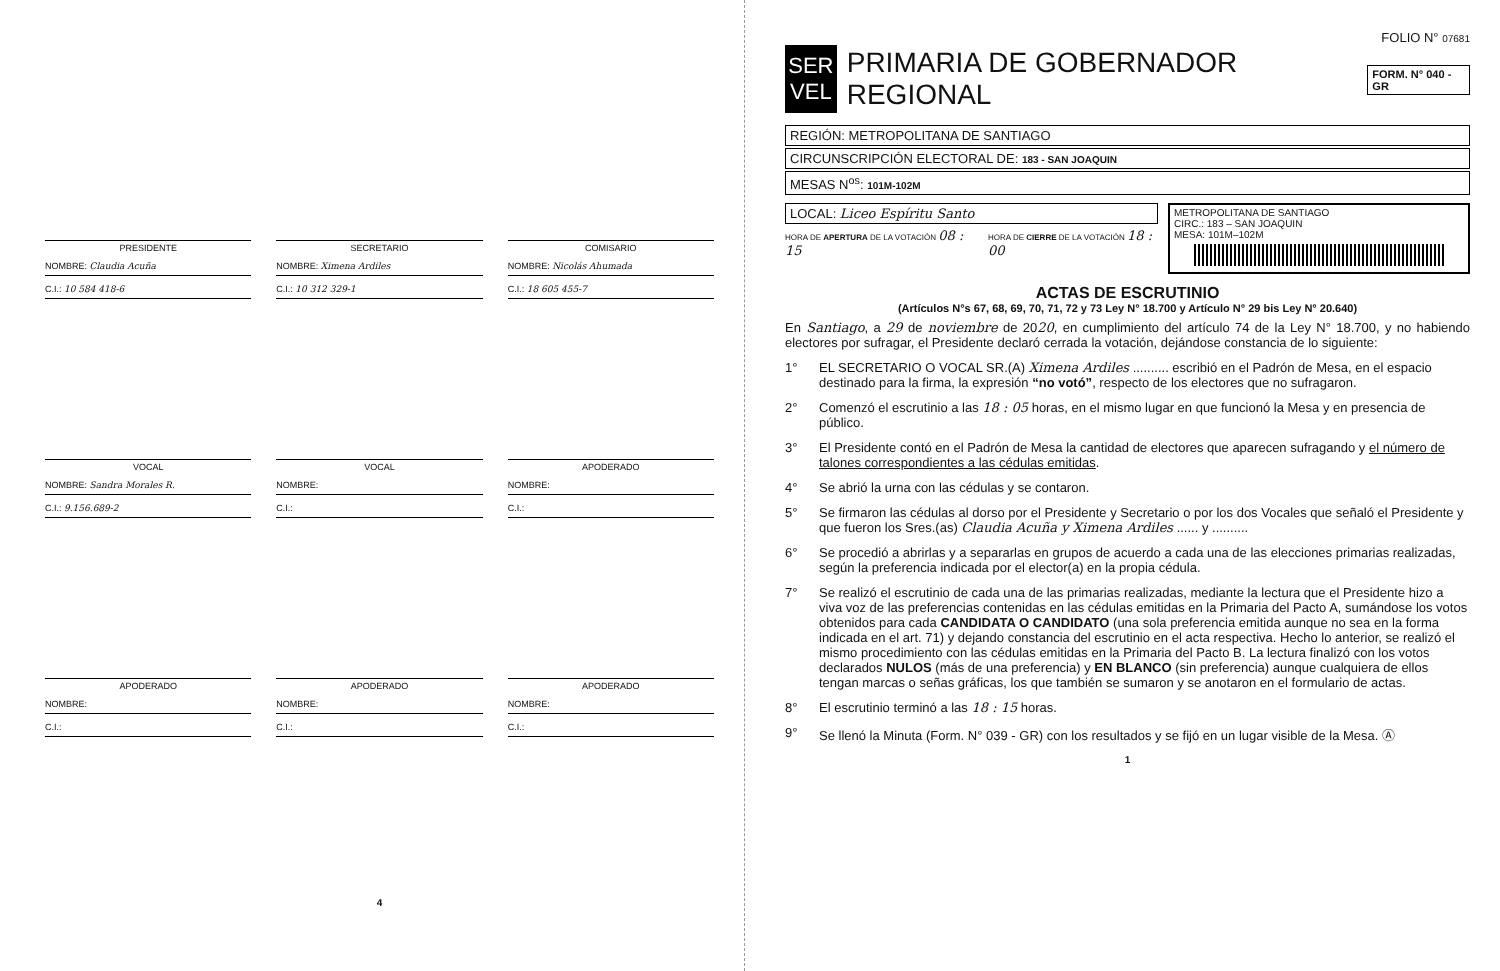PRESIDENTE
NOMBRE: Claudia Acuña
C.I.: 10 584 418-6
SECRETARIO
NOMBRE: Ximena Ardiles
C.I.: 10 312 329-1
COMISARIO
NOMBRE: Nicolás Ahumada
C.I.: 18 605 455-7
VOCAL
NOMBRE: Sandra Morales R.
C.I.: 9.156.689-2
VOCAL
NOMBRE:
C.I.:
APODERADO
NOMBRE:
C.I.:
APODERADO
NOMBRE:
C.I.:
APODERADO
NOMBRE:
C.I.:
APODERADO
NOMBRE:
C.I.:
4
FOLIO N° 07681
SER
VEL
PRIMARIA DE GOBERNADOR REGIONAL
FORM. N° 040 - GR
REGIÓN: METROPOLITANA DE SANTIAGO
CIRCUNSCRIPCIÓN ELECTORAL DE: 183 - SAN JOAQUIN
MESAS N<sup>os</sup>: 101M-102M
LOCAL: Liceo Espíritu Santo
HORA DE APERTURA DE LA VOTACIÓN 08 : 15 HORA DE CIERRE DE LA VOTACIÓN 18 : 00
METROPOLITANA DE SANTIAGO
CIRC.: 183 – SAN JOAQUIN
MESA: 101M–102M
ACTAS DE ESCRUTINIO
(Artículos N°s 67, 68, 69, 70, 71, 72 y 73 Ley N° 18.700 y Artículo N° 29 bis Ley N° 20.640)
En Santiago, a 29 de noviembre de 2020, en cumplimiento del artículo 74 de la Ley N° 18.700, y no habiendo electores por sufragar, el Presidente declaró cerrada la votación, dejándose constancia de lo siguiente:
1° EL SECRETARIO O VOCAL SR.(A) Ximena Ardiles .......... escribió en el Padrón de Mesa, en el espacio destinado para la firma, la expresión “no votó”, respecto de los electores que no sufragaron.
2° Comenzó el escrutinio a las 18 : 05 horas, en el mismo lugar en que funcionó la Mesa y en presencia de público.
3° El Presidente contó en el Padrón de Mesa la cantidad de electores que aparecen sufragando y el número de talones correspondientes a las cédulas emitidas.
4° Se abrió la urna con las cédulas y se contaron.
5° Se firmaron las cédulas al dorso por el Presidente y Secretario o por los dos Vocales que señaló el Presidente y que fueron los Sres.(as) Claudia Acuña y Ximena Ardiles ...... y ..........
6° Se procedió a abrirlas y a separarlas en grupos de acuerdo a cada una de las elecciones primarias realizadas, según la preferencia indicada por el elector(a) en la propia cédula.
7° Se realizó el escrutinio de cada una de las primarias realizadas, mediante la lectura que el Presidente hizo a viva voz de las preferencias contenidas en las cédulas emitidas en la Primaria del Pacto A, sumándose los votos obtenidos para cada CANDIDATA O CANDIDATO (una sola preferencia emitida aunque no sea en la forma indicada en el art. 71) y dejando constancia del escrutinio en el acta respectiva. Hecho lo anterior, se realizó el mismo procedimiento con las cédulas emitidas en la Primaria del Pacto B. La lectura finalizó con los votos declarados NULOS (más de una preferencia) y EN BLANCO (sin preferencia) aunque cualquiera de ellos tengan marcas o señas gráficas, los que también se sumaron y se anotaron en el formulario de actas.
8° El escrutinio terminó a las 18 : 15 horas.
9° Se llenó la Minuta (Form. N° 039 - GR) con los resultados y se fijó en un lugar visible de la Mesa. Ⓐ
1